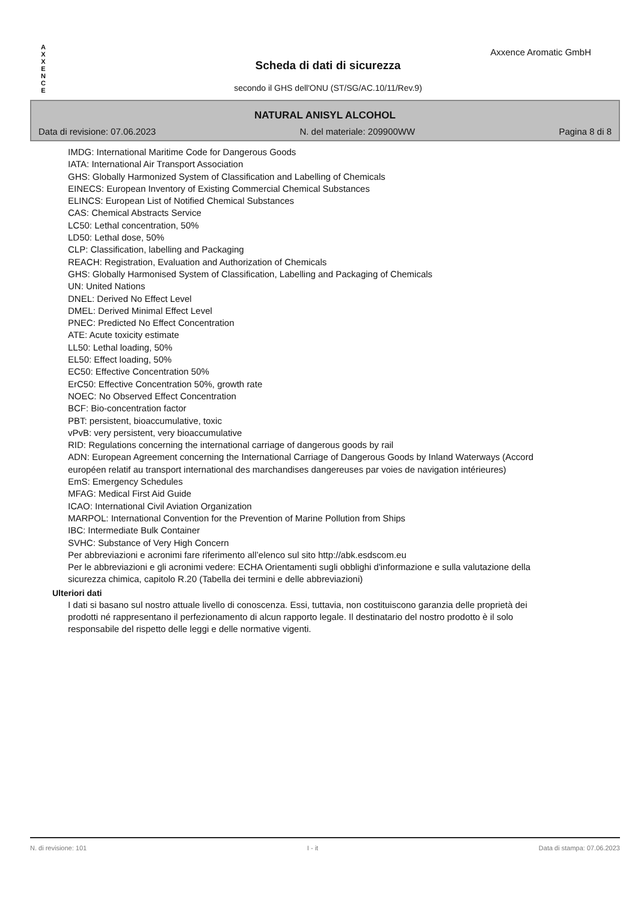A
X
X
E
N
C
E
Axxence Aromatic GmbH
Scheda di dati di sicurezza
secondo il GHS dell'ONU (ST/SG/AC.10/11/Rev.9)
NATURAL ANISYL ALCOHOL
Data di revisione: 07.06.2023 N. del materiale: 209900WW Pagina 8 di 8
IMDG: International Maritime Code for Dangerous Goods
IATA: International Air Transport Association
GHS: Globally Harmonized System of Classification and Labelling of Chemicals
EINECS: European Inventory of Existing Commercial Chemical Substances
ELINCS: European List of Notified Chemical Substances
CAS: Chemical Abstracts Service
LC50: Lethal concentration, 50%
LD50: Lethal dose, 50%
CLP: Classification, labelling and Packaging
REACH: Registration, Evaluation and Authorization of Chemicals
GHS: Globally Harmonised System of Classification, Labelling and Packaging of Chemicals
UN: United Nations
DNEL: Derived No Effect Level
DMEL: Derived Minimal Effect Level
PNEC: Predicted No Effect Concentration
ATE: Acute toxicity estimate
LL50: Lethal loading, 50%
EL50: Effect loading, 50%
EC50: Effective Concentration 50%
ErC50: Effective Concentration 50%, growth rate
NOEC: No Observed Effect Concentration
BCF: Bio-concentration factor
PBT: persistent, bioaccumulative, toxic
vPvB: very persistent, very bioaccumulative
RID: Regulations concerning the international carriage of dangerous goods by rail
ADN: European Agreement concerning the International Carriage of Dangerous Goods by Inland Waterways (Accord européen relatif au transport international des marchandises dangereuses par voies de navigation intérieures)
EmS: Emergency Schedules
MFAG: Medical First Aid Guide
ICAO: International Civil Aviation Organization
MARPOL: International Convention for the Prevention of Marine Pollution from Ships
IBC: Intermediate Bulk Container
SVHC: Substance of Very High Concern
Per abbreviazioni e acronimi fare riferimento all’elenco sul sito http://abk.esdscom.eu
Per le abbreviazioni e gli acronimi vedere: ECHA Orientamenti sugli obblighi d'informazione e sulla valutazione della sicurezza chimica, capitolo R.20 (Tabella dei termini e delle abbreviazioni)
Ulteriori dati
I dati si basano sul nostro attuale livello di conoscenza. Essi, tuttavia, non costituiscono garanzia delle proprietà dei prodotti né rappresentano il perfezionamento di alcun rapporto legale. Il destinatario del nostro prodotto è il solo responsabile del rispetto delle leggi e delle normative vigenti.
N. di revisione: 101 I - it Data di stampa: 07.06.2023